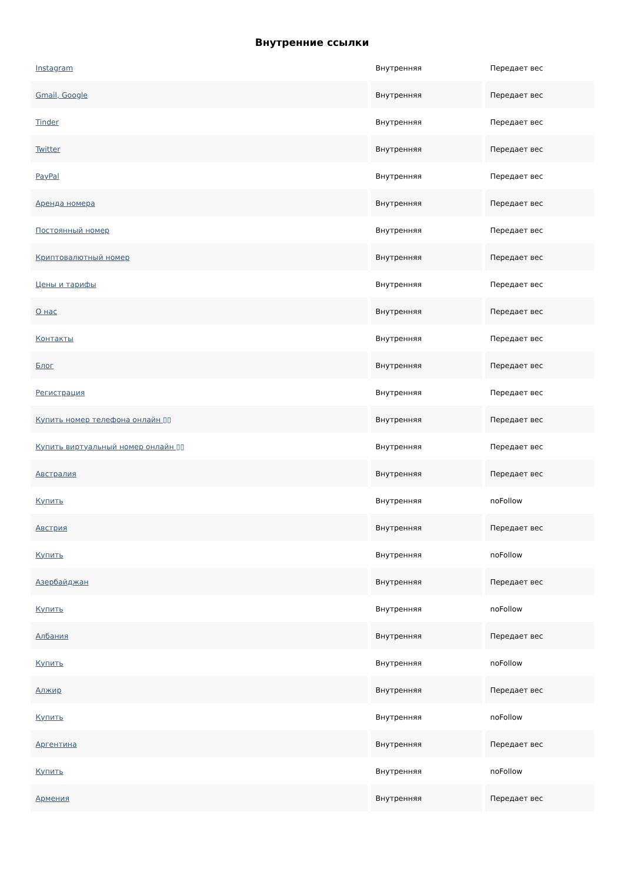Внутренние ссылки
| Instagram | Внутренняя | Передает вес |
| Gmail, Google | Внутренняя | Передает вес |
| Tinder | Внутренняя | Передает вес |
| Twitter | Внутренняя | Передает вес |
| PayPal | Внутренняя | Передает вес |
| Аренда номера | Внутренняя | Передает вес |
| Постоянный номер | Внутренняя | Передает вес |
| Криптовалютный номер | Внутренняя | Передает вес |
| Цены и тарифы | Внутренняя | Передает вес |
| О нас | Внутренняя | Передает вес |
| Контакты | Внутренняя | Передает вес |
| Блог | Внутренняя | Передает вес |
| Регистрация | Внутренняя | Передает вес |
| Купить номер телефона онлайн ▯▯ | Внутренняя | Передает вес |
| Купить виртуальный номер онлайн ▯▯ | Внутренняя | Передает вес |
| Австралия | Внутренняя | Передает вес |
| Купить | Внутренняя | noFollow |
| Австрия | Внутренняя | Передает вес |
| Купить | Внутренняя | noFollow |
| Азербайджан | Внутренняя | Передает вес |
| Купить | Внутренняя | noFollow |
| Албания | Внутренняя | Передает вес |
| Купить | Внутренняя | noFollow |
| Алжир | Внутренняя | Передает вес |
| Купить | Внутренняя | noFollow |
| Аргентина | Внутренняя | Передает вес |
| Купить | Внутренняя | noFollow |
| Армения | Внутренняя | Передает вес |